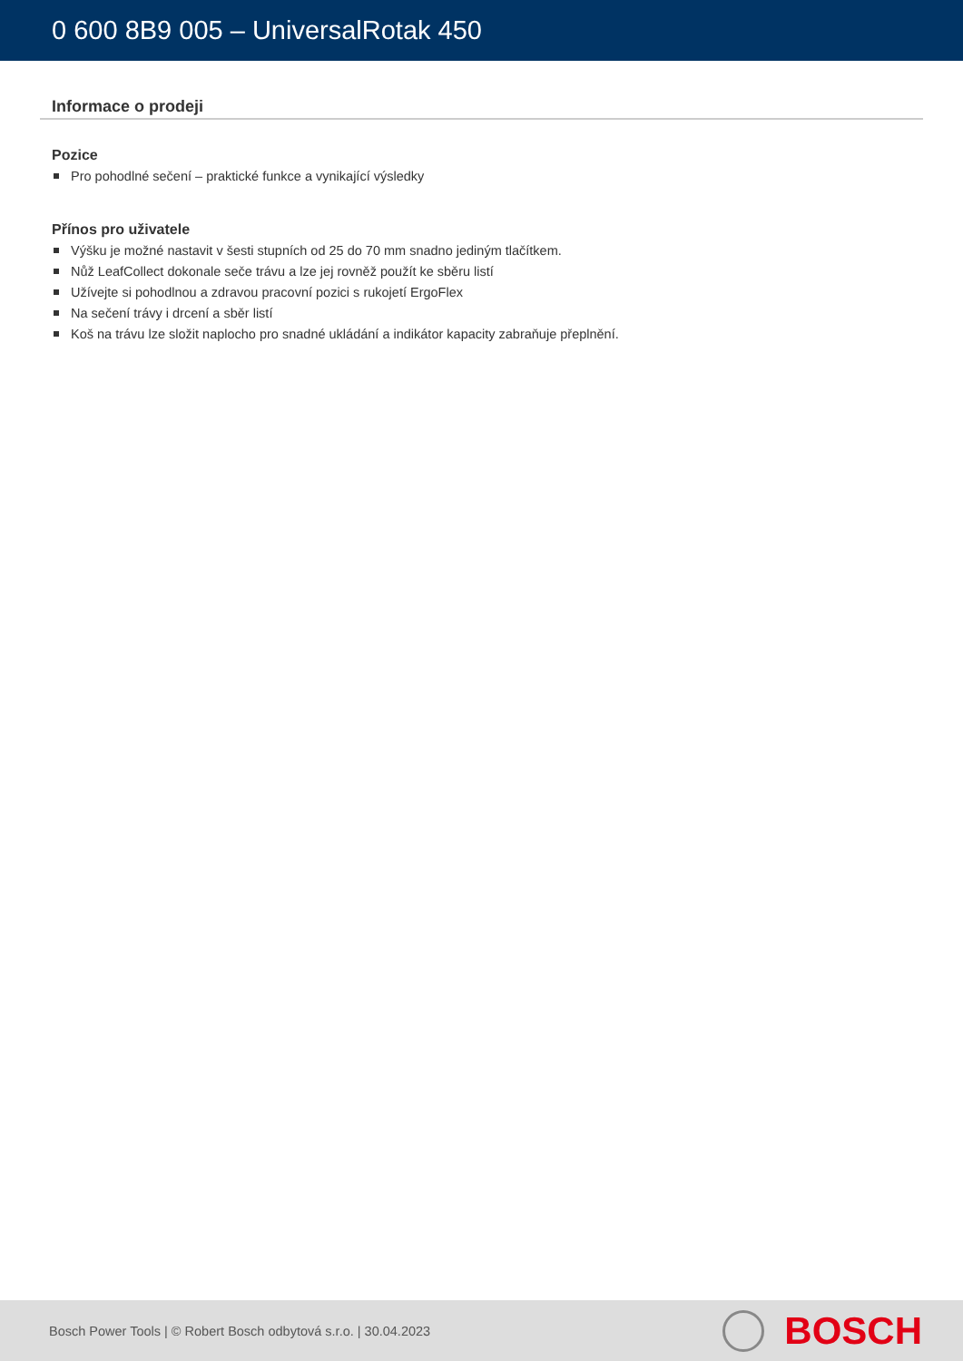0 600 8B9 005 – UniversalRotak 450
Informace o prodeji
Pozice
Pro pohodlné sečení – praktické funkce a vynikající výsledky
Přínos pro uživatele
Výšku je možné nastavit v šesti stupních od 25 do 70 mm snadno jediným tlačítkem.
Nůž LeafCollect dokonale seče trávu a lze jej rovněž použít ke sběru listí
Užívejte si pohodlnou a zdravou pracovní pozici s rukojetí ErgoFlex
Na sečení trávy i drcení a sběr listí
Koš na trávu lze složit naplocho pro snadné ukládání a indikátor kapacity zabraňuje přeplnění.
Bosch Power Tools | © Robert Bosch odbytová s.r.o. | 30.04.2023
BOSCH